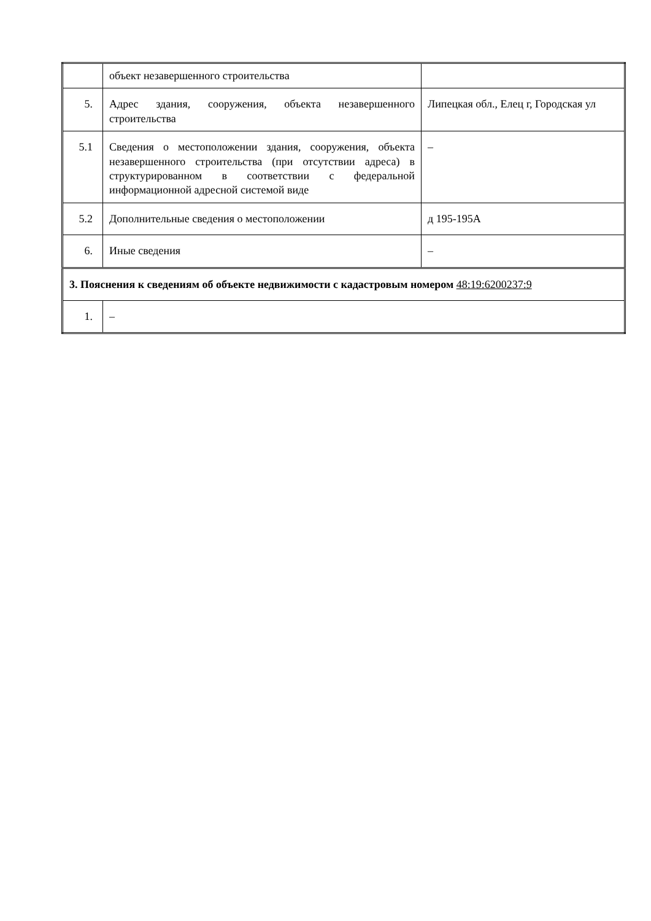| | объект незавершенного строительства | |
| 5. | Адрес здания, сооружения, объекта незавершенного строительства | Липецкая обл., Елец г, Городская ул |
| 5.1 | Сведения о местоположении здания, сооружения, объекта незавершенного строительства (при отсутствии адреса) в структурированном в соответствии с федеральной информационной адресной системой виде | – |
| 5.2 | Дополнительные сведения о местоположении | д 195-195А |
| 6. | Иные сведения | – |
| 3. Пояснения к сведениям об объекте недвижимости с кадастровым номером 48:19:6200237:9 | | |
| 1. | – | |